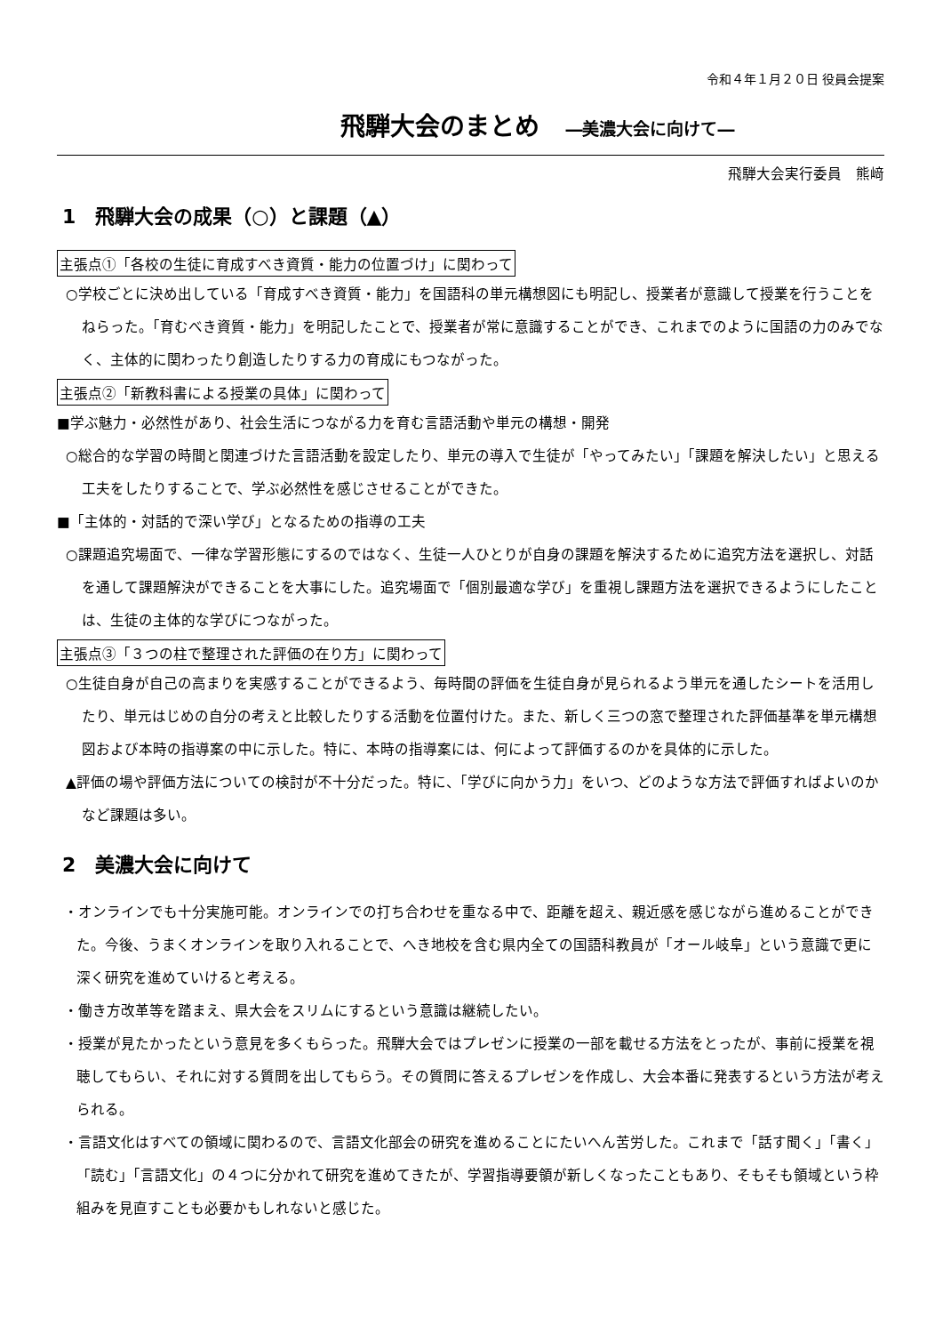令和４年１月２０日 役員会提案
飛騨大会のまとめ ―美濃大会に向けて―
飛騨大会実行委員　熊﨑
1　飛騨大会の成果（○）と課題（▲）
主張点①「各校の生徒に育成すべき資質・能力の位置づけ」に関わって
○学校ごとに決め出している「育成すべき資質・能力」を国語科の単元構想図にも明記し、授業者が意識して授業を行うことをねらった。「育むべき資質・能力」を明記したことで、授業者が常に意識することができ、これまでのように国語の力のみでなく、主体的に関わったり創造したりする力の育成にもつながった。
主張点②「新教科書による授業の具体」に関わって
■学ぶ魅力・必然性があり、社会生活につながる力を育む言語活動や単元の構想・開発
○総合的な学習の時間と関連づけた言語活動を設定したり、単元の導入で生徒が「やってみたい」「課題を解決したい」と思える工夫をしたりすることで、学ぶ必然性を感じさせることができた。
■「主体的・対話的で深い学び」となるための指導の工夫
○課題追究場面で、一律な学習形態にするのではなく、生徒一人ひとりが自身の課題を解決するために追究方法を選択し、対話を通して課題解決ができることを大事にした。追究場面で「個別最適な学び」を重視し課題方法を選択できるようにしたことは、生徒の主体的な学びにつながった。
主張点③「３つの柱で整理された評価の在り方」に関わって
○生徒自身が自己の高まりを実感することができるよう、毎時間の評価を生徒自身が見られるよう単元を通したシートを活用したり、単元はじめの自分の考えと比較したりする活動を位置付けた。また、新しく三つの窓で整理された評価基準を単元構想図および本時の指導案の中に示した。特に、本時の指導案には、何によって評価するのかを具体的に示した。
▲評価の場や評価方法についての検討が不十分だった。特に、「学びに向かう力」をいつ、どのような方法で評価すればよいのかなど課題は多い。
2　美濃大会に向けて
・オンラインでも十分実施可能。オンラインでの打ち合わせを重なる中で、距離を超え、親近感を感じながら進めることができた。今後、うまくオンラインを取り入れることで、へき地校を含む県内全ての国語科教員が「オール岐阜」という意識で更に深く研究を進めていけると考える。
・働き方改革等を踏まえ、県大会をスリムにするという意識は継続したい。
・授業が見たかったという意見を多くもらった。飛騨大会ではプレゼンに授業の一部を載せる方法をとったが、事前に授業を視聴してもらい、それに対する質問を出してもらう。その質問に答えるプレゼンを作成し、大会本番に発表するという方法が考えられる。
・言語文化はすべての領域に関わるので、言語文化部会の研究を進めることにたいへん苦労した。これまで「話す聞く」「書く」「読む」「言語文化」の４つに分かれて研究を進めてきたが、学習指導要領が新しくなったこともあり、そもそも領域という枠組みを見直すことも必要かもしれないと感じた。